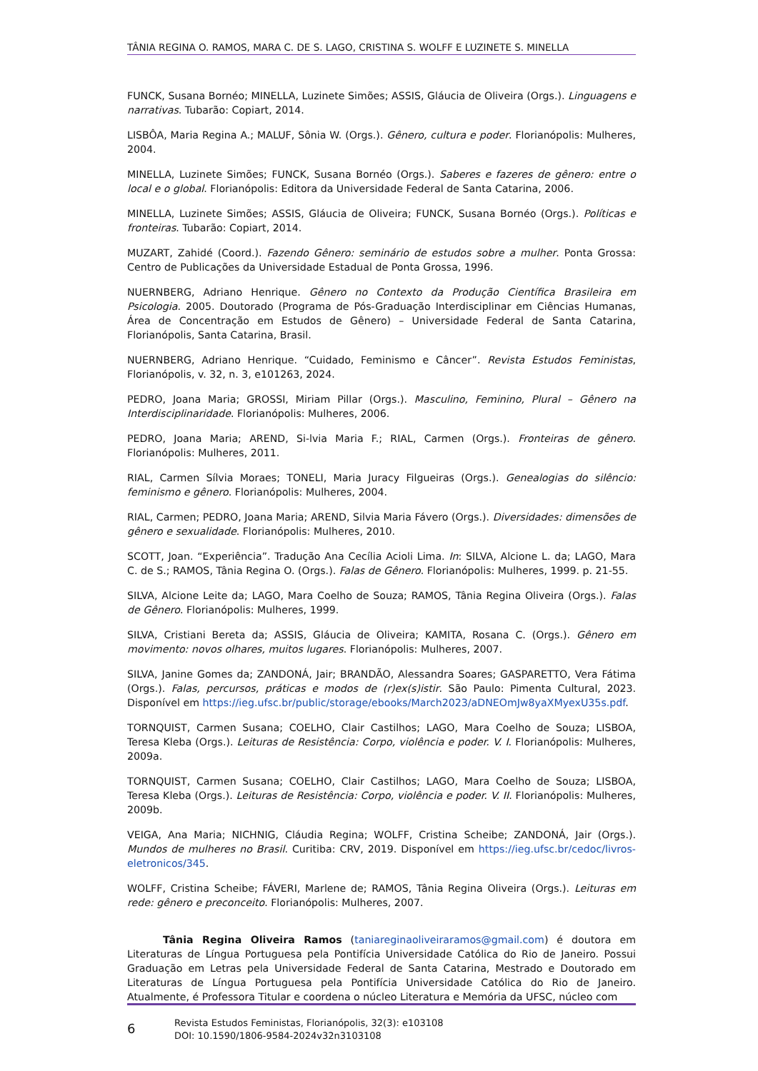TÂNIA REGINA O. RAMOS, MARA C. DE S. LAGO, CRISTINA S. WOLFF E LUZINETE S. MINELLA
FUNCK, Susana Bornéo; MINELLA, Luzinete Simões; ASSIS, Gláucia de Oliveira (Orgs.). Linguagens e narrativas. Tubarão: Copiart, 2014.
LISBÔA, Maria Regina A.; MALUF, Sônia W. (Orgs.). Gênero, cultura e poder. Florianópolis: Mulheres, 2004.
MINELLA, Luzinete Simões; FUNCK, Susana Bornéo (Orgs.). Saberes e fazeres de gênero: entre o local e o global. Florianópolis: Editora da Universidade Federal de Santa Catarina, 2006.
MINELLA, Luzinete Simões; ASSIS, Gláucia de Oliveira; FUNCK, Susana Bornéo (Orgs.). Políticas e fronteiras. Tubarão: Copiart, 2014.
MUZART, Zahidé (Coord.). Fazendo Gênero: seminário de estudos sobre a mulher. Ponta Grossa: Centro de Publicações da Universidade Estadual de Ponta Grossa, 1996.
NUERNBERG, Adriano Henrique. Gênero no Contexto da Produção Científica Brasileira em Psicologia. 2005. Doutorado (Programa de Pós-Graduação Interdisciplinar em Ciências Humanas, Área de Concentração em Estudos de Gênero) – Universidade Federal de Santa Catarina, Florianópolis, Santa Catarina, Brasil.
NUERNBERG, Adriano Henrique. “Cuidado, Feminismo e Câncer”. Revista Estudos Feministas, Florianópolis, v. 32, n. 3, e101263, 2024.
PEDRO, Joana Maria; GROSSI, Miriam Pillar (Orgs.). Masculino, Feminino, Plural – Gênero na Interdisciplinaridade. Florianópolis: Mulheres, 2006.
PEDRO, Joana Maria; AREND, Si-lvia Maria F.; RIAL, Carmen (Orgs.). Fronteiras de gênero. Florianópolis: Mulheres, 2011.
RIAL, Carmen Sílvia Moraes; TONELI, Maria Juracy Filgueiras (Orgs.). Genealogias do silêncio: feminismo e gênero. Florianópolis: Mulheres, 2004.
RIAL, Carmen; PEDRO, Joana Maria; AREND, Silvia Maria Fávero (Orgs.). Diversidades: dimensões de gênero e sexualidade. Florianópolis: Mulheres, 2010.
SCOTT, Joan. “Experiência”. Tradução Ana Cecília Acioli Lima. In: SILVA, Alcione L. da; LAGO, Mara C. de S.; RAMOS, Tânia Regina O. (Orgs.). Falas de Gênero. Florianópolis: Mulheres, 1999. p. 21-55.
SILVA, Alcione Leite da; LAGO, Mara Coelho de Souza; RAMOS, Tânia Regina Oliveira (Orgs.). Falas de Gênero. Florianópolis: Mulheres, 1999.
SILVA, Cristiani Bereta da; ASSIS, Gláucia de Oliveira; KAMITA, Rosana C. (Orgs.). Gênero em movimento: novos olhares, muitos lugares. Florianópolis: Mulheres, 2007.
SILVA, Janine Gomes da; ZANDONÁ, Jair; BRANDÃO, Alessandra Soares; GASPARETTO, Vera Fátima (Orgs.). Falas, percursos, práticas e modos de (r)ex(s)istir. São Paulo: Pimenta Cultural, 2023. Disponível em https://ieg.ufsc.br/public/storage/ebooks/March2023/aDNEOmJw8yaXMyexU35s.pdf.
TORNQUIST, Carmen Susana; COELHO, Clair Castilhos; LAGO, Mara Coelho de Souza; LISBOA, Teresa Kleba (Orgs.). Leituras de Resistência: Corpo, violência e poder. V. I. Florianópolis: Mulheres, 2009a.
TORNQUIST, Carmen Susana; COELHO, Clair Castilhos; LAGO, Mara Coelho de Souza; LISBOA, Teresa Kleba (Orgs.). Leituras de Resistência: Corpo, violência e poder. V. II. Florianópolis: Mulheres, 2009b.
VEIGA, Ana Maria; NICHNIG, Cláudia Regina; WOLFF, Cristina Scheibe; ZANDONÁ, Jair (Orgs.). Mundos de mulheres no Brasil. Curitiba: CRV, 2019. Disponível em https://ieg.ufsc.br/cedoc/livros-eletronicos/345.
WOLFF, Cristina Scheibe; FÁVERI, Marlene de; RAMOS, Tânia Regina Oliveira (Orgs.). Leituras em rede: gênero e preconceito. Florianópolis: Mulheres, 2007.
Tânia Regina Oliveira Ramos (taniareginaoliveiraramos@gmail.com) é doutora em Literaturas de Língua Portuguesa pela Pontifícia Universidade Católica do Rio de Janeiro. Possui Graduação em Letras pela Universidade Federal de Santa Catarina, Mestrado e Doutorado em Literaturas de Língua Portuguesa pela Pontifícia Universidade Católica do Rio de Janeiro. Atualmente, é Professora Titular e coordena o núcleo Literatura e Memória da UFSC, núcleo com
6
Revista Estudos Feministas, Florianópolis, 32(3): e103108
DOI: 10.1590/1806-9584-2024v32n3103108